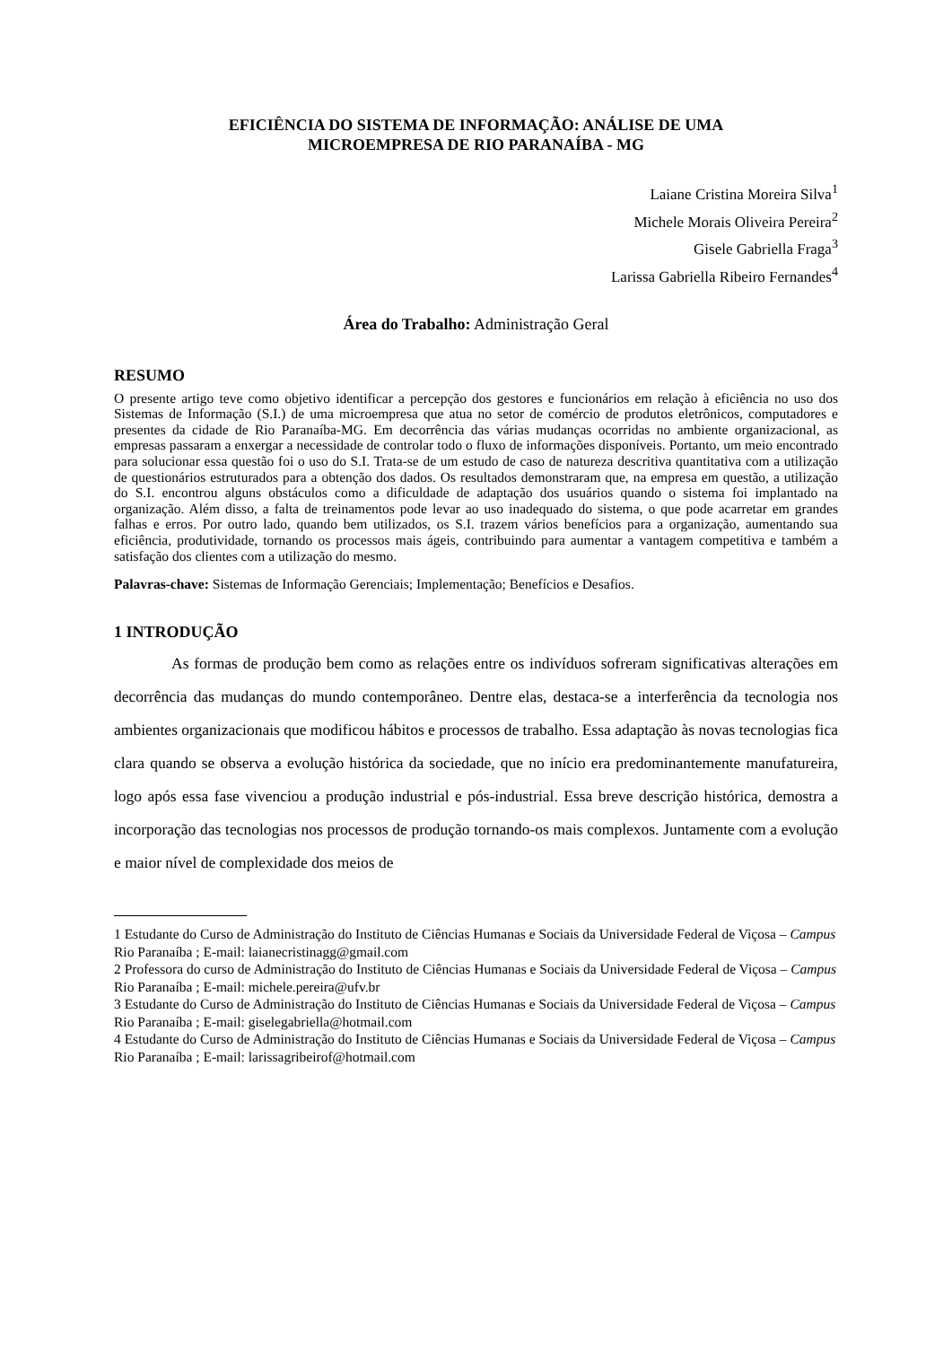EFICIÊNCIA DO SISTEMA DE INFORMAÇÃO: ANÁLISE DE UMA
MICROEMPRESA DE RIO PARANAÍBA - MG
Laiane Cristina Moreira Silva<sup>1</sup>
Michele Morais Oliveira Pereira<sup>2</sup>
Gisele Gabriella Fraga<sup>3</sup>
Larissa Gabriella Ribeiro Fernandes<sup>4</sup>
Área do Trabalho: Administração Geral
RESUMO
O presente artigo teve como objetivo identificar a percepção dos gestores e funcionários em relação à eficiência no uso dos Sistemas de Informação (S.I.) de uma microempresa que atua no setor de comércio de produtos eletrônicos, computadores e presentes da cidade de Rio Paranaíba-MG. Em decorrência das várias mudanças ocorridas no ambiente organizacional, as empresas passaram a enxergar a necessidade de controlar todo o fluxo de informações disponíveis. Portanto, um meio encontrado para solucionar essa questão foi o uso do S.I. Trata-se de um estudo de caso de natureza descritiva quantitativa com a utilização de questionários estruturados para a obtenção dos dados. Os resultados demonstraram que, na empresa em questão, a utilização do S.I. encontrou alguns obstáculos como a dificuldade de adaptação dos usuários quando o sistema foi implantado na organização. Além disso, a falta de treinamentos pode levar ao uso inadequado do sistema, o que pode acarretar em grandes falhas e erros. Por outro lado, quando bem utilizados, os S.I. trazem vários benefícios para a organização, aumentando sua eficiência, produtividade, tornando os processos mais ágeis, contribuindo para aumentar a vantagem competitiva e também a satisfação dos clientes com a utilização do mesmo.
Palavras-chave: Sistemas de Informação Gerenciais; Implementação; Benefícios e Desafios.
1 INTRODUÇÃO
As formas de produção bem como as relações entre os indivíduos sofreram significativas alterações em decorrência das mudanças do mundo contemporâneo. Dentre elas, destaca-se a interferência da tecnologia nos ambientes organizacionais que modificou hábitos e processos de trabalho. Essa adaptação às novas tecnologias fica clara quando se observa a evolução histórica da sociedade, que no início era predominantemente manufatureira, logo após essa fase vivenciou a produção industrial e pós-industrial. Essa breve descrição histórica, demostra a incorporação das tecnologias nos processos de produção tornando-os mais complexos. Juntamente com a evolução e maior nível de complexidade dos meios de
1 Estudante do Curso de Administração do Instituto de Ciências Humanas e Sociais da Universidade Federal de Viçosa – Campus Rio Paranaíba ; E-mail: laianecristinagg@gmail.com
2 Professora do curso de Administração do Instituto de Ciências Humanas e Sociais da Universidade Federal de Viçosa – Campus Rio Paranaíba ; E-mail: michele.pereira@ufv.br
3 Estudante do Curso de Administração do Instituto de Ciências Humanas e Sociais da Universidade Federal de Viçosa – Campus Rio Paranaíba ; E-mail: giselegabriella@hotmail.com
4 Estudante do Curso de Administração do Instituto de Ciências Humanas e Sociais da Universidade Federal de Viçosa – Campus Rio Paranaíba ; E-mail: larissagribeirof@hotmail.com